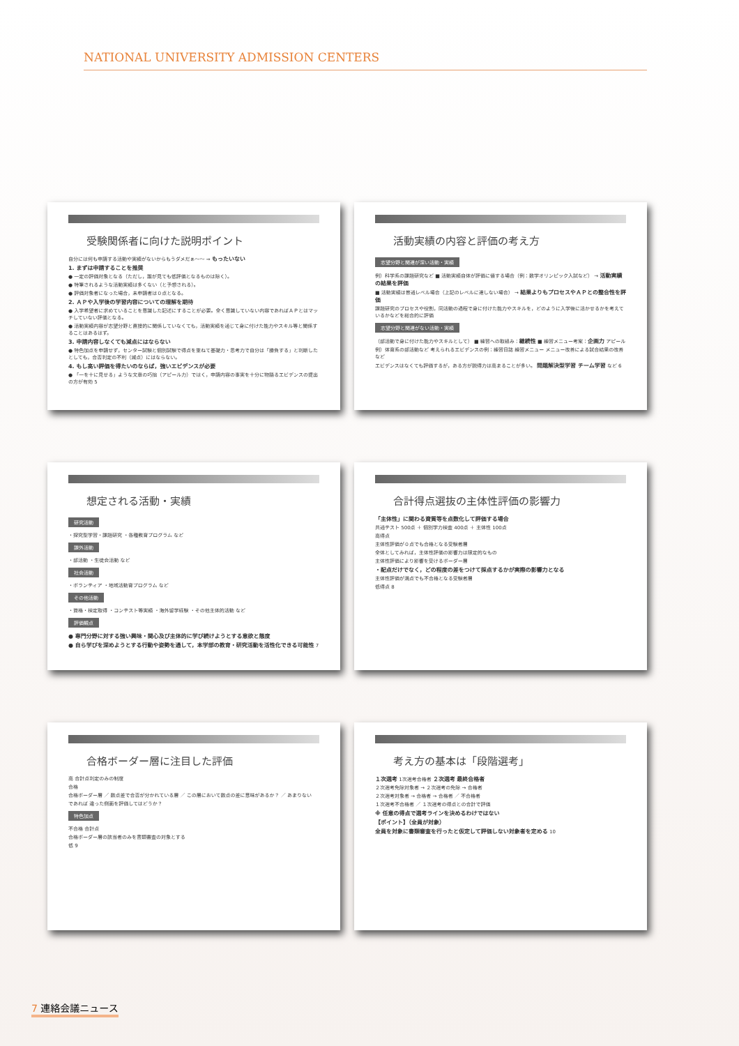NATIONAL UNIVERSITY ADMISSION CENTERS
受験関係者に向けた説明ポイント
自分には何も申請する活動や実績がないからもうダメだぁ〜〜 ⇒ もったいない
1. まずは申請することを推奨
● 一定の評価対象となる（ただし，誰が見ても低評価となるものは除く）。
● 特筆されるような活動実績は多くない（と予想される）。
● 評価対象者になった場合，未申請者は０点となる。
2. ＡＰや入学後の学習内容についての理解を期待
● 入学希望者に求めていることを意識した記述にすることが必要。全く意識していない内容であればＡＰとはマッチしていない評価となる。
● 活動実績内容が志望分野と直接的に関係していなくても，活動実績を通じて身に付けた能力やスキル等と関係することはあるはず。
3. 申請内容しなくても減点にはならない
● 特色加点を申請せず，センター試験と個別試験で得点を重ねて基礎力・思考力で自分は「勝負する」と判断したとしても，合否判定の不利（減点）にはならない。
4. もし高い評価を得たいのならば，強いエビデンスが必要
● 「一を十に見せる」ような文章の巧拙（アピール力）ではく，申請内容の事実を十分に物語るエビデンスの提出の方が有効 5
活動実績の内容と評価の考え方
志望分野と関連が深い活動・実績
例）科学系の課題研究など ■ 活動実績自体が評価に値する場合（例：数学オリンピック入試など） → 活動実績の結果を評価
■ 活動実績は普通レベル場合（上記のレベルに達しない場合） → 結果よりもプロセスやＡＰとの整合性を評価
課題研究のプロセスや役割，同活動の過程で身に付けた能力やスキルを，どのように入学後に活かせるかを考えているかなどを総合的に評価
志望分野と関連がない活動・実績
（部活動で身に付けた能力やスキルとして） ■ 練習への取組み：継続性 ■ 練習メニュー考案：企画力 アピール
例）体育系の部活動など 考えられるエビデンスの例：練習日誌 練習メニュー メニュー改善による試合結果の改善 など
エビデンスはなくても評価するが，ある方が説得力は高まることが多い。 問題解決型学習 チーム学習 など 6
想定される活動・実績
研究活動
・探究型学習・課題研究 ・各種教育プログラム など
課外活動
・部活動 ・生徒会活動 など
社会活動
・ボランティア ・地域活動育プログラム など
その他活動
・資格・検定取得 ・コンテスト等実績 ・海外留学経験 ・その他主体的活動 など
評価観点
● 専門分野に対する強い興味・関心及び主体的に学び続けようとする意欲と態度
● 自ら学びを深めようとする行動や姿勢を通して，本学部の教育・研究活動を活性化できる可能性 7
合計得点選抜の主体性評価の影響力
「主体性」に関わる資質等を点数化して評価する場合
共通テスト 500点 ＋ 個別学力検査 400点 ＋ 主体性 100点
高得点
主体性評価が０点でも合格となる受験者層
全体としてみれば，主体性評価の影響力は限定的なもの
主体性評価により影響を受けるボーダー層
・配点だけでなく，どの程度の差をつけて採点するかが実際の影響力となる
主体性評価が満点でも不合格となる受験者層
低得点 8
合格ボーダー層に注目した評価
高 合計点判定のみの制度
合格
合格ボーダー層 ／ 数点差で合否が分かれている層 ／ この層において数点の差に意味があるか？ ／ あまりない
であれば 違った側面を評価してはどうか？
特色加点
不合格 合計点
合格ボーダー層の該当者のみを書類審査の対象とする
低 9
考え方の基本は「段階選考」
１次選考 1次選考合格者 ２次選考 最終合格者
２次選考免除対象者 → ２次選考の免除 → 合格者
２次選考対象者 → 合格者 → 合格者 ／ 不合格者
１次選考不合格者 ／ １次選考の得点との合計で評価
※ 任意の得点で選考ラインを決めるわけではない
【ポイント】（全員が対象）
全員を対象に書類審査を行ったと仮定して評価しない対象者を定める 10
7 連絡会議ニュース